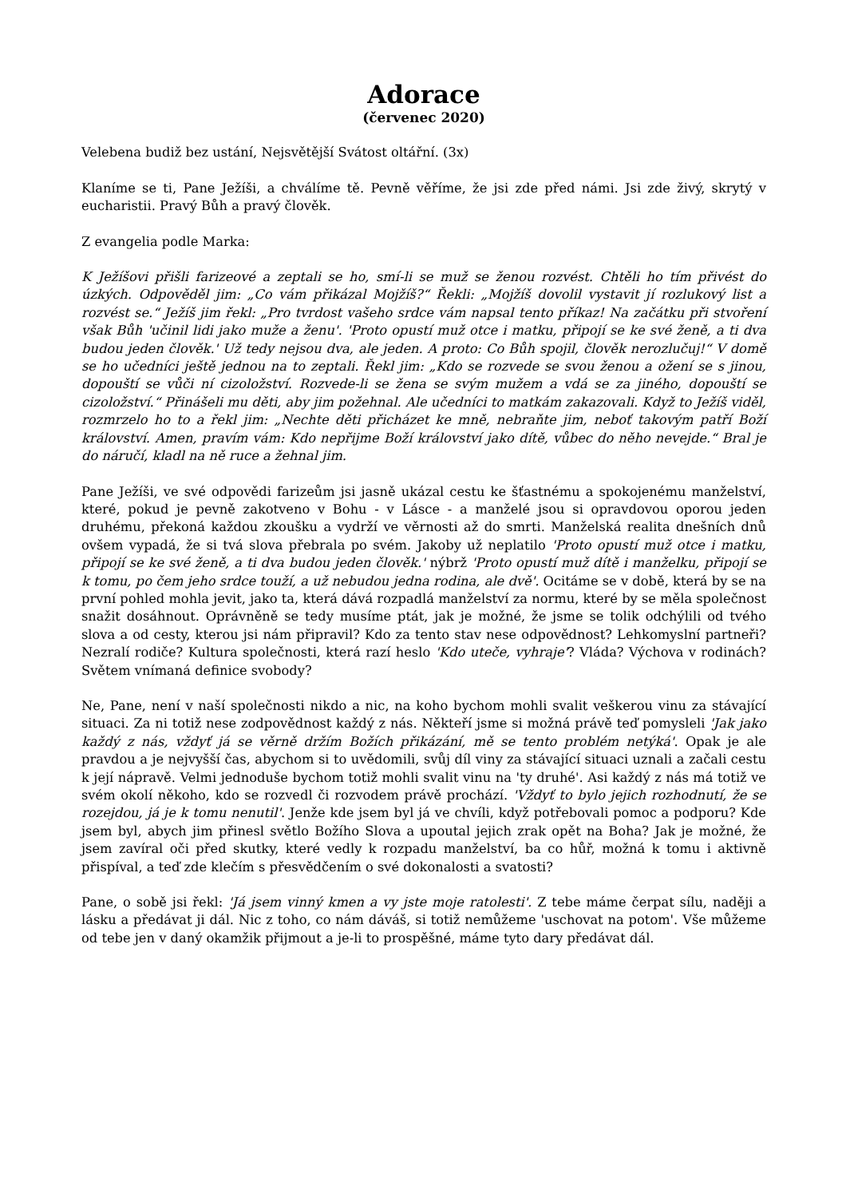Adorace
(červenec 2020)
Velebena budiž bez ustání, Nejsvětější Svátost oltářní. (3x)
Klaníme se ti, Pane Ježíši, a chválíme tě. Pevně věříme, že jsi zde před námi. Jsi zde živý, skrytý v eucharistii. Pravý Bůh a pravý člověk.
Z evangelia podle Marka:
K Ježíšovi přišli farizeové a zeptali se ho, smí-li se muž se ženou rozvést. Chtěli ho tím přivést do úzkých. Odpověděl jim: „Co vám přikázal Mojžíš?“ Řekli: „Mojžíš dovolil vystavit jí rozlukový list a rozvést se.“ Ježíš jim řekl: „Pro tvrdost vašeho srdce vám napsal tento příkaz! Na začátku při stvoření však Bůh 'učinil lidi jako muže a ženu'. 'Proto opustí muž otce i matku, připojí se ke své ženě, a ti dva budou jeden člověk.' Už tedy nejsou dva, ale jeden. A proto: Co Bůh spojil, člověk nerozlučuj!“ V domě se ho učedníci ještě jednou na to zeptali. Řekl jim: „Kdo se rozvede se svou ženou a ožení se s jinou, dopouští se vůči ní cizoložství. Rozvede-li se žena se svým mužem a vdá se za jiného, dopouští se cizoložství.“ Přinášeli mu děti, aby jim požehnal. Ale učedníci to matkám zakazovali. Když to Ježíš viděl, rozmrzelo ho to a řekl jim: „Nechte děti přicházet ke mně, nebraňte jim, neboť takovým patří Boží království. Amen, pravím vám: Kdo nepřijme Boží království jako dítě, vůbec do něho nevejde.“ Bral je do náručí, kladl na ně ruce a žehnal jim.
Pane Ježíši, ve své odpovědi farizeům jsi jasně ukázal cestu ke šťastnému a spokojenému manželství, které, pokud je pevně zakotveno v Bohu - v Lásce - a manželé jsou si opravdovou oporou jeden druhému, překoná každou zkoušku a vydrží ve věrnosti až do smrti. Manželská realita dnešních dnů ovšem vypadá, že si tvá slova přebrala po svém. Jakoby už neplatilo 'Proto opustí muž otce i matku, připojí se ke své ženě, a ti dva budou jeden člověk.' nýbrž 'Proto opustí muž dítě i manželku, připojí se k tomu, po čem jeho srdce touží, a už nebudou jedna rodina, ale dvě'. Ocitáme se v době, která by se na první pohled mohla jevit, jako ta, která dává rozpadlá manželství za normu, které by se měla společnost snažit dosáhnout. Oprávněně se tedy musíme ptát, jak je možné, že jsme se tolik odchýlili od tvého slova a od cesty, kterou jsi nám připravil? Kdo za tento stav nese odpovědnost? Lehkomyslní partneři? Nezralí rodiče? Kultura společnosti, která razí heslo 'Kdo uteče, vyhraje'? Vláda? Výchova v rodinách? Světem vnímaná definice svobody?
Ne, Pane, není v naší společnosti nikdo a nic, na koho bychom mohli svalit veškerou vinu za stávající situaci. Za ni totiž nese zodpovědnost každý z nás. Někteří jsme si možná právě teď pomysleli 'Jak jako každý z nás, vždyť já se věrně držím Božích přikázání, mě se tento problém netýká'. Opak je ale pravdou a je nejvyšší čas, abychom si to uvědomili, svůj díl viny za stávající situaci uznali a začali cestu k její nápravě. Velmi jednoduše bychom totiž mohli svalit vinu na 'ty druhé'. Asi každý z nás má totiž ve svém okolí někoho, kdo se rozvedl či rozvodem právě prochází. 'Vždyť to bylo jejich rozhodnutí, že se rozejdou, já je k tomu nenutil'. Jenže kde jsem byl já ve chvíli, když potřebovali pomoc a podporu? Kde jsem byl, abych jim přinesl světlo Božího Slova a upoutal jejich zrak opět na Boha? Jak je možné, že jsem zavíral oči před skutky, které vedly k rozpadu manželství, ba co hůř, možná k tomu i aktivně přispíval, a teď zde klečím s přesvědčením o své dokonalosti a svatosti?
Pane, o sobě jsi řekl: 'Já jsem vinný kmen a vy jste moje ratolesti'. Z tebe máme čerpat sílu, naději a lásku a předávat ji dál. Nic z toho, co nám dáváš, si totiž nemůžeme 'uschovat na potom'. Vše můžeme od tebe jen v daný okamžik přijmout a je-li to prospěšné, máme tyto dary předávat dál.